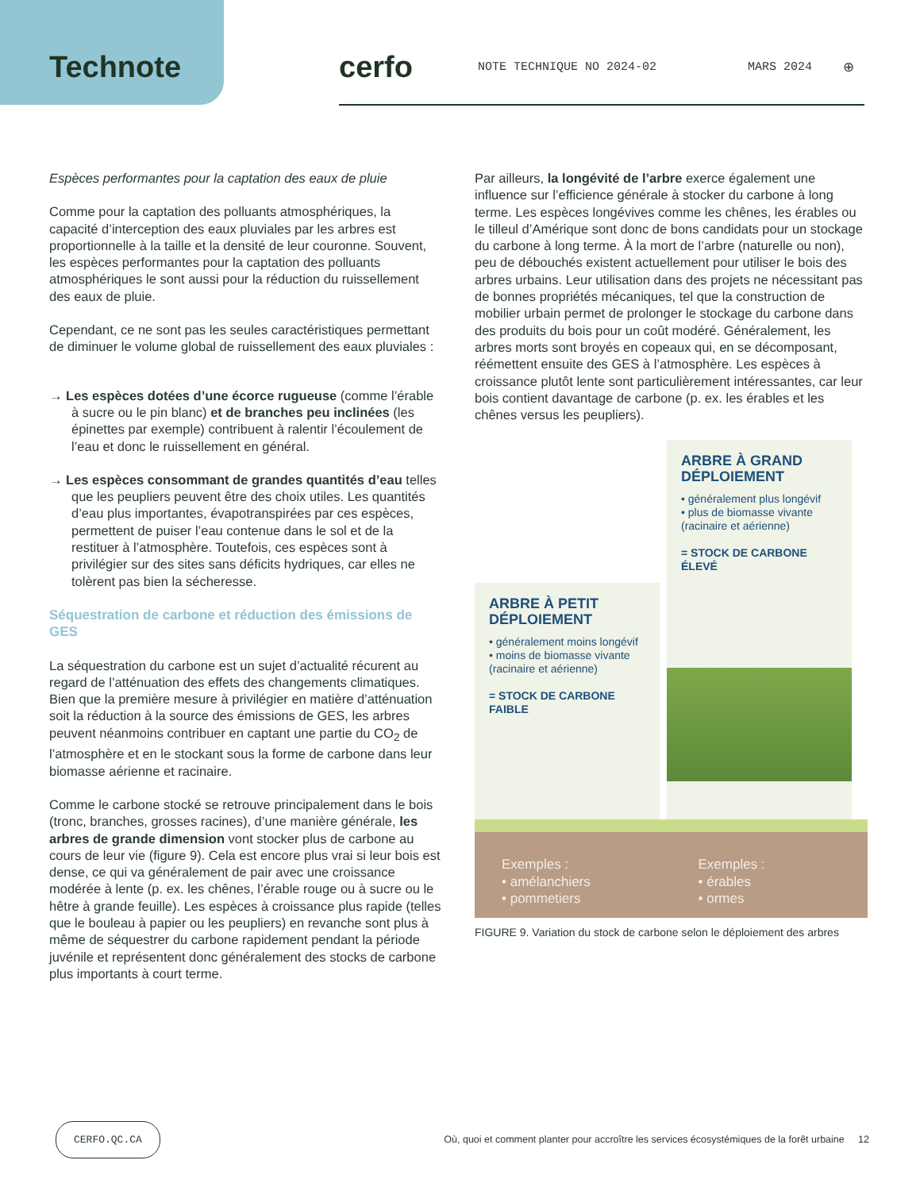Technote cerfo
NOTE TECHNIQUE NO 2024-02 MARS 2024 ⊕
Espèces performantes pour la captation des eaux de pluie
Comme pour la captation des polluants atmosphériques, la capacité d’interception des eaux pluviales par les arbres est proportionnelle à la taille et la densité de leur couronne. Souvent, les espèces performantes pour la captation des polluants atmosphériques le sont aussi pour la réduction du ruissellement des eaux de pluie.
Cependant, ce ne sont pas les seules caractéristiques permettant de diminuer le volume global de ruissellement des eaux pluviales :
→ Les espèces dotées d’une écorce rugueuse (comme l’érable à sucre ou le pin blanc) et de branches peu inclinées (les épinettes par exemple) contribuent à ralentir l’écoulement de l’eau et donc le ruissellement en général.
→ Les espèces consommant de grandes quantités d’eau telles que les peupliers peuvent être des choix utiles. Les quantités d’eau plus importantes, évapotranspirées par ces espèces, permettent de puiser l’eau contenue dans le sol et de la restituer à l’atmosphère. Toutefois, ces espèces sont à privilégier sur des sites sans déficits hydriques, car elles ne tolèrent pas bien la sécheresse.
Séquestration de carbone et réduction des émissions de GES
La séquestration du carbone est un sujet d’actualité récurent au regard de l’atténuation des effets des changements climatiques. Bien que la première mesure à privilégier en matière d’atténuation soit la réduction à la source des émissions de GES, les arbres peuvent néanmoins contribuer en captant une partie du CO<sub>2</sub> de l’atmosphère et en le stockant sous la forme de carbone dans leur biomasse aérienne et racinaire.
Comme le carbone stocké se retrouve principalement dans le bois (tronc, branches, grosses racines), d’une manière générale, les arbres de grande dimension vont stocker plus de carbone au cours de leur vie (figure 9). Cela est encore plus vrai si leur bois est dense, ce qui va généralement de pair avec une croissance modérée à lente (p. ex. les chênes, l’érable rouge ou à sucre ou le hêtre à grande feuille). Les espèces à croissance plus rapide (telles que le bouleau à papier ou les peupliers) en revanche sont plus à même de séquestrer du carbone rapidement pendant la période juvénile et représentent donc généralement des stocks de carbone plus importants à court terme.
Par ailleurs, la longévité de l’arbre exerce également une influence sur l’efficience générale à stocker du carbone à long terme. Les espèces longévives comme les chênes, les érables ou le tilleul d’Amérique sont donc de bons candidats pour un stockage du carbone à long terme. À la mort de l’arbre (naturelle ou non), peu de débouchés existent actuellement pour utiliser le bois des arbres urbains. Leur utilisation dans des projets ne nécessitant pas de bonnes propriétés mécaniques, tel que la construction de mobilier urbain permet de prolonger le stockage du carbone dans des produits du bois pour un coût modéré. Généralement, les arbres morts sont broyés en copeaux qui, en se décomposant, réémettent ensuite des GES à l’atmosphère. Les espèces à croissance plutôt lente sont particulièrement intéressantes, car leur bois contient davantage de carbone (p. ex. les érables et les chênes versus les peupliers).
ARBRE À PETIT DÉPLOIEMENT
• généralement moins longévif
• moins de biomasse vivante (racinaire et aérienne)
= STOCK DE CARBONE FAIBLE
ARBRE À GRAND DÉPLOIEMENT
• généralement plus longévif
• plus de biomasse vivante (racinaire et aérienne)
= STOCK DE CARBONE ÉLEVÉ
Exemples :
• amélanchiers
• pommetiers
Exemples :
• érables
• ormes
FIGURE 9. Variation du stock de carbone selon le déploiement des arbres
CERFO.QC.CA Où, quoi et comment planter pour accroître les services écosystémiques de la forêt urbaine 12